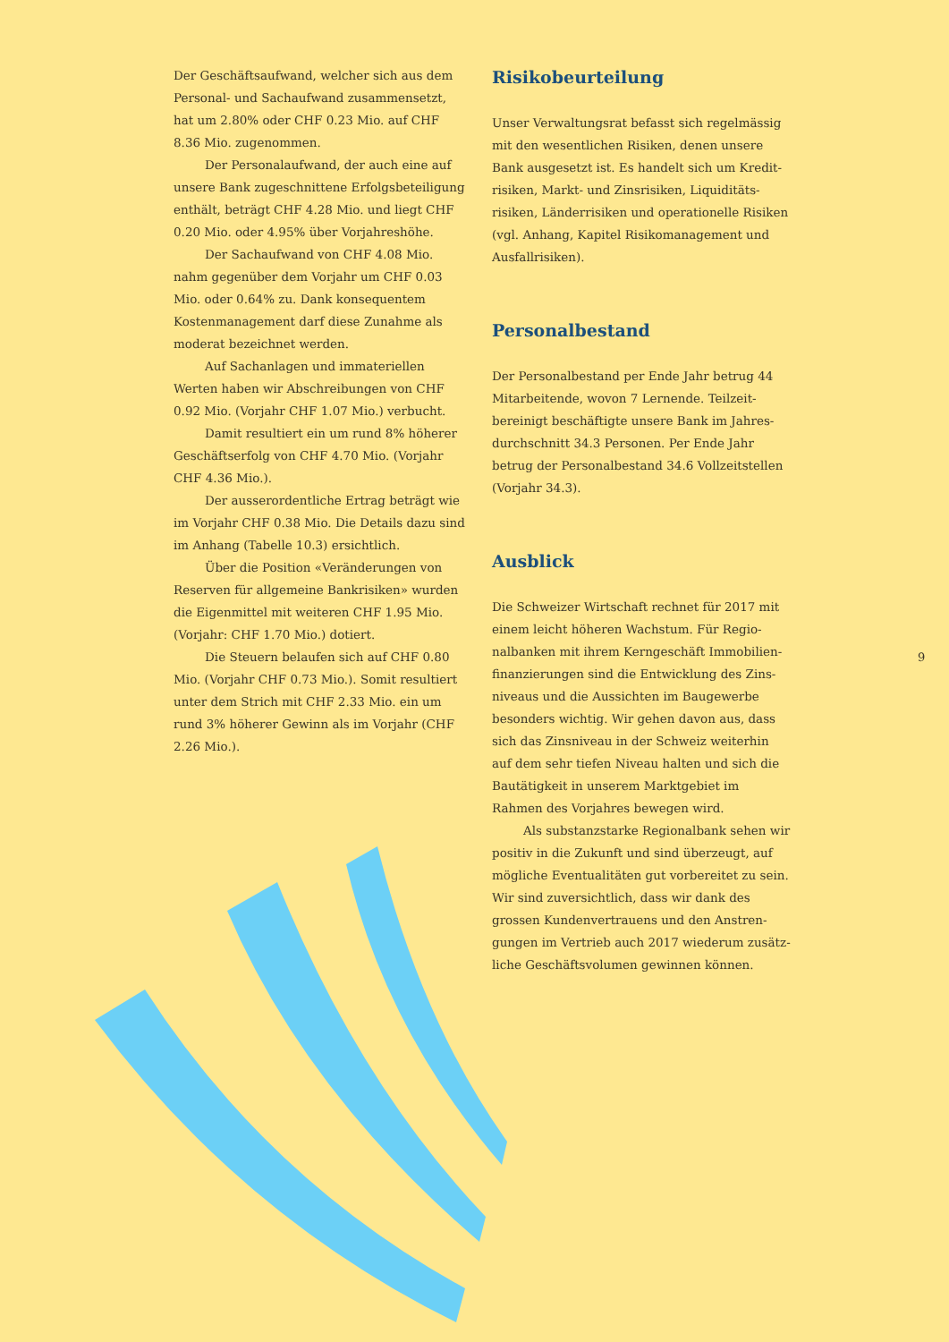Der Geschäftsaufwand, welcher sich aus dem Personal- und Sachaufwand zusammen­setzt, hat um 2.80% oder CHF 0.23 Mio. auf CHF 8.36 Mio. zugenommen.
Der Personalaufwand, der auch eine auf unsere Bank zugeschnittene Erfolgsbeteiligung enthält, beträgt CHF 4.28 Mio. und liegt CHF 0.20 Mio. oder 4.95% über Vorjahreshöhe.
Der Sachaufwand von CHF 4.08 Mio. nahm gegenüber dem Vorjahr um CHF 0.03 Mio. oder 0.64% zu. Dank konsequentem Kostenmanage­ment darf diese Zunahme als moderat bezeich­net werden.
Auf Sachanlagen und immateriellen Werten haben wir Abschreibungen von CHF 0.92 Mio. (Vorjahr CHF 1.07 Mio.) verbucht.
Damit resultiert ein um rund 8% höherer Geschäftserfolg von CHF 4.70 Mio. (Vorjahr CHF 4.36 Mio.).
Der ausserordentliche Ertrag beträgt wie im Vorjahr CHF 0.38 Mio. Die Details dazu sind im Anhang (Tabelle 10.3) ersichtlich.
Über die Position «Veränderungen von Reserven für allgemeine Bankrisiken» wurden die Eigenmittel mit weiteren CHF 1.95 Mio. (Vorjahr: CHF 1.70 Mio.) dotiert.
Die Steuern belaufen sich auf CHF 0.80 Mio. (Vorjahr CHF 0.73 Mio.). Somit resultiert unter dem Strich mit CHF 2.33 Mio. ein um rund 3% höherer Gewinn als im Vorjahr (CHF 2.26 Mio.).
Risikobeurteilung
Unser Verwaltungsrat befasst sich regelmässig mit den wesentlichen Risiken, denen unsere Bank ausgesetzt ist. Es handelt sich um Kredit­risiken, Markt- und Zinsrisiken, Liquiditäts­risiken, Länderrisiken und operationelle Risiken (vgl. Anhang, Kapitel Risikomanage­ment und Ausfallrisiken).
Personalbestand
Der Personalbestand per Ende Jahr betrug 44 Mitarbeitende, wovon 7 Lernende. Teilzeit­bereinigt beschäftigte unsere Bank im Jahres­durchschnitt 34.3 Personen. Per Ende Jahr betrug der Personalbestand 34.6 Vollzeitstellen (Vorjahr 34.3).
Ausblick
Die Schweizer Wirtschaft rechnet für 2017 mit einem leicht höheren Wachstum. Für Regio­nalbanken mit ihrem Kerngeschäft Immobilien­finanzierungen sind die Entwicklung des Zins­niveaus und die Aussichten im Baugewerbe besonders wichtig. Wir gehen davon aus, dass sich das Zinsniveau in der Schweiz weiterhin auf dem sehr tiefen Niveau halten und sich die Bautätigkeit in unserem Marktgebiet im Rahmen des Vorjahres bewegen wird.
Als substanzstarke Regionalbank sehen wir positiv in die Zukunft und sind überzeugt, auf mögliche Eventualitäten gut vorbereitet zu sein. Wir sind zuversichtlich, dass wir dank des grossen Kundenvertrauens und den Anstren­gungen im Vertrieb auch 2017 wiederum zusätz­liche Geschäftsvolumen gewinnen können.
9